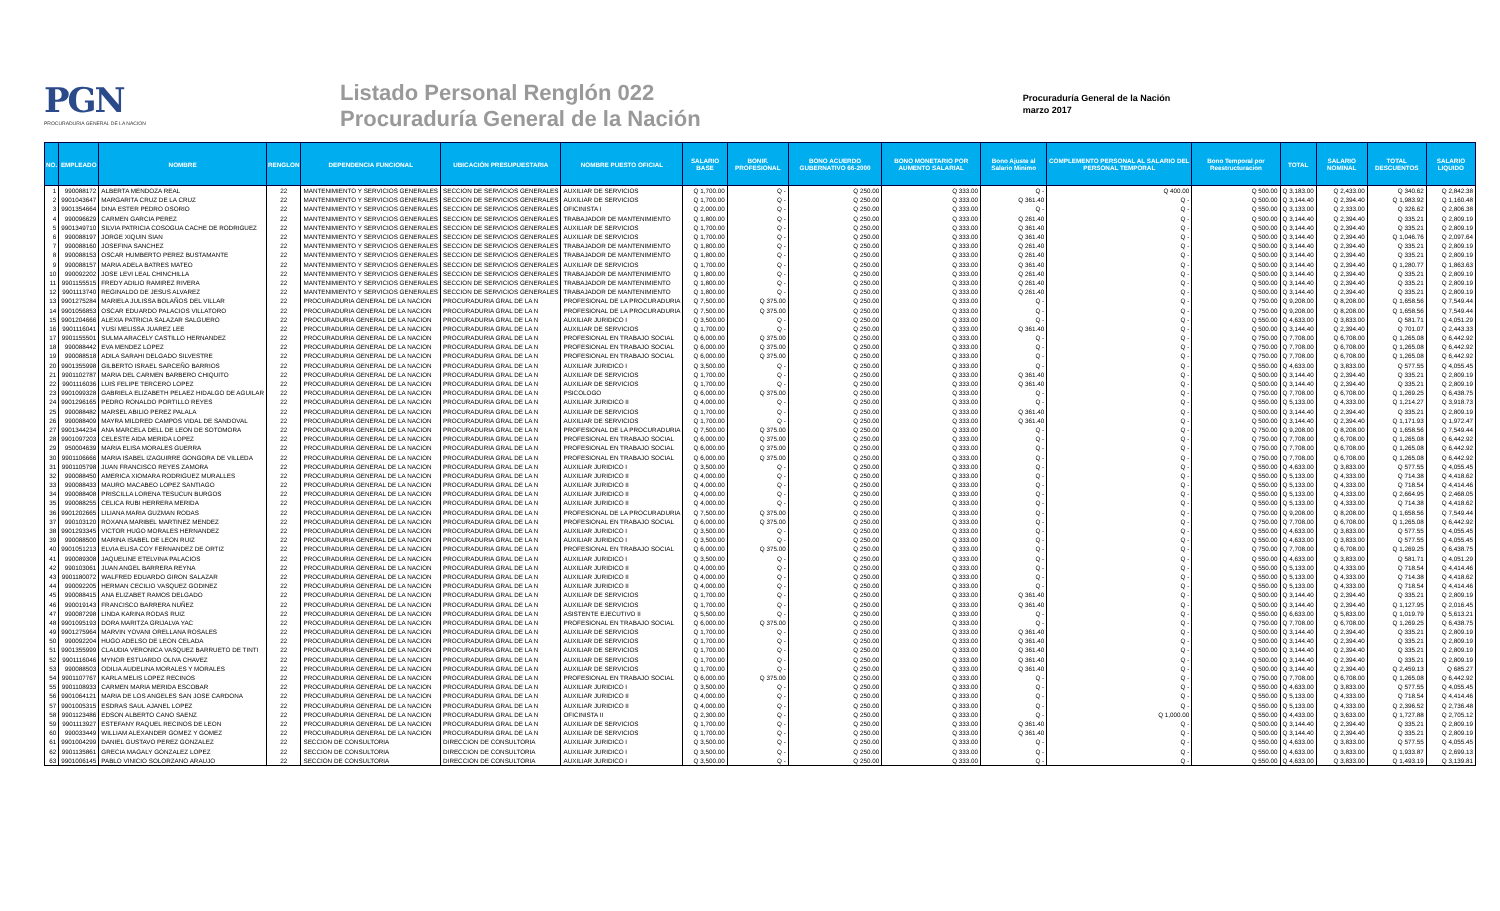PGN
PROCURADURIA GENERAL DE LA NACION
Listado Personal Renglón 022
Procuraduría General de la Nación
Procuraduría General de la Nación
marzo 2017
| NO. | EMPLEADO | NOMBRE | RENGLON | DEPENDENCIA FUNCIONAL | UBICACIÓN PRESUPUESTARIA | NOMBRE PUESTO OFICIAL | SALARIO BASE | BONIF. PROFESIONAL | BONO ACUERDO GUBERNATIVO 66-2000 | BONO MONETARIO POR AUMENTO SALARIAL | Bono Ajuste al Salario Minimo | COMPLEMENTO PERSONAL AL SALARIO DEL PERSONAL TEMPORAL | Bono Temporal por Reestructuracion | TOTAL | SALARIO NOMINAL | TOTAL DESCUENTOS | SALARIO LIQUIDO |
| --- | --- | --- | --- | --- | --- | --- | --- | --- | --- | --- | --- | --- | --- | --- | --- | --- | --- |
| 1 | 990088172 | ALBERTA MENDOZA REAL | 22 | MANTENIMIENTO Y SERVICIOS GENERALES | SECCION DE SERVICIOS GENERALES | AUXILIAR DE SERVICIOS | Q 1,700.00 | Q - | Q 250.00 | Q 333.00 | Q - | Q 400.00 | Q 500.00 | Q 3,183.00 | Q 2,433.00 | Q 340.62 | Q 2,842.38 |
| 2 | 9901043647 | MARGARITA CRUZ DE LA CRUZ | 22 | MANTENIMIENTO Y SERVICIOS GENERALES | SECCION DE SERVICIOS GENERALES | AUXILIAR DE SERVICIOS | Q 1,700.00 | Q - | Q 250.00 | Q 333.00 | Q 361.40 | Q - | Q 500.00 | Q 3,144.40 | Q 2,394.40 | Q 1,983.92 | Q 1,160.48 |
| 3 | 9901354664 | DINA ESTER PEDRO OSORIO | 22 | MANTENIMIENTO Y SERVICIOS GENERALES | SECCION DE SERVICIOS GENERALES | OFICINISTA I | Q 2,000.00 | Q - | Q 250.00 | Q 333.00 | Q - | Q - | Q 550.00 | Q 3,133.00 | Q 2,333.00 | Q 326.62 | Q 2,806.38 |
| 4 | 990096629 | CARMEN GARCIA PEREZ | 22 | MANTENIMIENTO Y SERVICIOS GENERALES | SECCION DE SERVICIOS GENERALES | TRABAJADOR DE MANTENIMIENTO | Q 1,800.00 | Q - | Q 250.00 | Q 333.00 | Q 261.40 | Q - | Q 500.00 | Q 3,144.40 | Q 2,394.40 | Q 335.21 | Q 2,809.19 |
| 5 | 9901349710 | SILVIA PATRICIA COSOGUA CACHE DE RODRIGUEZ | 22 | MANTENIMIENTO Y SERVICIOS GENERALES | SECCION DE SERVICIOS GENERALES | AUXILIAR DE SERVICIOS | Q 1,700.00 | Q - | Q 250.00 | Q 333.00 | Q 361.40 | Q - | Q 500.00 | Q 3,144.40 | Q 2,394.40 | Q 335.21 | Q 2,809.19 |
| 6 | 990088197 | JORGE XIQUIN SIAN | 22 | MANTENIMIENTO Y SERVICIOS GENERALES | SECCION DE SERVICIOS GENERALES | AUXILIAR DE SERVICIOS | Q 1,700.00 | Q - | Q 250.00 | Q 333.00 | Q 361.40 | Q - | Q 500.00 | Q 3,144.40 | Q 2,394.40 | Q 1,046.76 | Q 2,097.64 |
| 7 | 990088160 | JOSEFINA SANCHEZ | 22 | MANTENIMIENTO Y SERVICIOS GENERALES | SECCION DE SERVICIOS GENERALES | TRABAJADOR DE MANTENIMIENTO | Q 1,800.00 | Q - | Q 250.00 | Q 333.00 | Q 261.40 | Q - | Q 500.00 | Q 3,144.40 | Q 2,394.40 | Q 335.21 | Q 2,809.19 |
| 8 | 990088153 | OSCAR HUMBERTO PEREZ BUSTAMANTE | 22 | MANTENIMIENTO Y SERVICIOS GENERALES | SECCION DE SERVICIOS GENERALES | TRABAJADOR DE MANTENIMIENTO | Q 1,800.00 | Q - | Q 250.00 | Q 333.00 | Q 261.40 | Q - | Q 500.00 | Q 3,144.40 | Q 2,394.40 | Q 335.21 | Q 2,809.19 |
| 9 | 990088157 | MARIA ADELA BATRES MATEO | 22 | MANTENIMIENTO Y SERVICIOS GENERALES | SECCION DE SERVICIOS GENERALES | AUXILIAR DE SERVICIOS | Q 1,700.00 | Q - | Q 250.00 | Q 333.00 | Q 361.40 | Q - | Q 500.00 | Q 3,144.40 | Q 2,394.40 | Q 1,280.77 | Q 1,863.63 |
| 10 | 990092202 | JOSE LEVI LEAL CHINCHILLA | 22 | MANTENIMIENTO Y SERVICIOS GENERALES | SECCION DE SERVICIOS GENERALES | TRABAJADOR DE MANTENIMIENTO | Q 1,800.00 | Q - | Q 250.00 | Q 333.00 | Q 261.40 | Q - | Q 500.00 | Q 3,144.40 | Q 2,394.40 | Q 335.21 | Q 2,809.19 |
| 11 | 9901155515 | FREDY ADILIO RAMIREZ RIVERA | 22 | MANTENIMIENTO Y SERVICIOS GENERALES | SECCION DE SERVICIOS GENERALES | TRABAJADOR DE MANTENIMIENTO | Q 1,800.00 | Q - | Q 250.00 | Q 333.00 | Q 261.40 | Q - | Q 500.00 | Q 3,144.40 | Q 2,394.40 | Q 335.21 | Q 2,809.19 |
| 12 | 9901113740 | REGINALDO DE JESUS ALVAREZ | 22 | MANTENIMIENTO Y SERVICIOS GENERALES | SECCION DE SERVICIOS GENERALES | TRABAJADOR DE MANTENIMIENTO | Q 1,800.00 | Q - | Q 250.00 | Q 333.00 | Q 261.40 | Q - | Q 500.00 | Q 3,144.40 | Q 2,394.40 | Q 335.21 | Q 2,809.19 |
| 13 | 9901275284 | MARIELA JULISSA BOLAÑOS DEL VILLAR | 22 | PROCURADURIA GENERAL DE LA NACION | PROCURADURIA GRAL DE LA N | PROFESIONAL DE LA PROCURADURIA | Q 7,500.00 | Q 375.00 | Q 250.00 | Q 333.00 | Q - | Q - | Q 750.00 | Q 9,208.00 | Q 8,208.00 | Q 1,658.56 | Q 7,549.44 |
| 14 | 9901056853 | OSCAR EDUARDO PALACIOS VILLATORO | 22 | PROCURADURIA GENERAL DE LA NACION | PROCURADURIA GRAL DE LA N | PROFESIONAL DE LA PROCURADURIA | Q 7,500.00 | Q 375.00 | Q 250.00 | Q 333.00 | Q - | Q - | Q 750.00 | Q 9,208.00 | Q 8,208.00 | Q 1,658.56 | Q 7,549.44 |
| 15 | 9901204666 | ALEXIA PATRICIA SALAZAR SALGUERO | 22 | PROCURADURIA GENERAL DE LA NACION | PROCURADURIA GRAL DE LA N | AUXILIAR JURIDICO I | Q 3,500.00 | Q - | Q 250.00 | Q 333.00 | Q - | Q - | Q 550.00 | Q 4,633.00 | Q 3,833.00 | Q 581.71 | Q 4,051.29 |
| 16 | 9901116041 | YUSI MELISSA JUAREZ LEE | 22 | PROCURADURIA GENERAL DE LA NACION | PROCURADURIA GRAL DE LA N | AUXILIAR DE SERVICIOS | Q 1,700.00 | Q - | Q 250.00 | Q 333.00 | Q 361.40 | Q - | Q 500.00 | Q 3,144.40 | Q 2,394.40 | Q 701.07 | Q 2,443.33 |
| 17 | 9901155501 | SULMA ARACELY CASTILLO HERNANDEZ | 22 | PROCURADURIA GENERAL DE LA NACION | PROCURADURIA GRAL DE LA N | PROFESIONAL EN TRABAJO SOCIAL | Q 6,000.00 | Q 375.00 | Q 250.00 | Q 333.00 | Q - | Q - | Q 750.00 | Q 7,708.00 | Q 6,708.00 | Q 1,265.08 | Q 6,442.92 |
| 18 | 990088442 | EVA MENDEZ LOPEZ | 22 | PROCURADURIA GENERAL DE LA NACION | PROCURADURIA GRAL DE LA N | PROFESIONAL EN TRABAJO SOCIAL | Q 6,000.00 | Q 375.00 | Q 250.00 | Q 333.00 | Q - | Q - | Q 750.00 | Q 7,708.00 | Q 6,708.00 | Q 1,265.08 | Q 6,442.92 |
| 19 | 990088518 | ADILA SARAHI DELGADO SILVESTRE | 22 | PROCURADURIA GENERAL DE LA NACION | PROCURADURIA GRAL DE LA N | PROFESIONAL EN TRABAJO SOCIAL | Q 6,000.00 | Q 375.00 | Q 250.00 | Q 333.00 | Q - | Q - | Q 750.00 | Q 7,708.00 | Q 6,708.00 | Q 1,265.08 | Q 6,442.92 |
| 20 | 9901355998 | GILBERTO ISRAEL SARCEÑO BARRIOS | 22 | PROCURADURIA GENERAL DE LA NACION | PROCURADURIA GRAL DE LA N | AUXILIAR JURIDICO I | Q 3,500.00 | Q - | Q 250.00 | Q 333.00 | Q - | Q - | Q 550.00 | Q 4,633.00 | Q 3,833.00 | Q 577.55 | Q 4,055.45 |
| 21 | 9901102787 | MARIA DEL CARMEN BARBERO CHIQUITO | 22 | PROCURADURIA GENERAL DE LA NACION | PROCURADURIA GRAL DE LA N | AUXILIAR DE SERVICIOS | Q 1,700.00 | Q - | Q 250.00 | Q 333.00 | Q 361.40 | Q - | Q 500.00 | Q 3,144.40 | Q 2,394.40 | Q 335.21 | Q 2,809.19 |
| 22 | 9901116036 | LUIS FELIPE TERCERO LOPEZ | 22 | PROCURADURIA GENERAL DE LA NACION | PROCURADURIA GRAL DE LA N | AUXILIAR DE SERVICIOS | Q 1,700.00 | Q - | Q 250.00 | Q 333.00 | Q 361.40 | Q - | Q 500.00 | Q 3,144.40 | Q 2,394.40 | Q 335.21 | Q 2,809.19 |
| 23 | 9901099328 | GABRIELA ELIZABETH PELAEZ HIDALGO DE AGUILAR | 22 | PROCURADURIA GENERAL DE LA NACION | PROCURADURIA GRAL DE LA N | PSICOLOGO | Q 6,000.00 | Q 375.00 | Q 250.00 | Q 333.00 | Q - | Q - | Q 750.00 | Q 7,708.00 | Q 6,708.00 | Q 1,269.25 | Q 6,438.75 |
| 24 | 9901296165 | PEDRO RONALDO PORTILLO REYES | 22 | PROCURADURIA GENERAL DE LA NACION | PROCURADURIA GRAL DE LA N | AUXILIAR JURIDICO II | Q 4,000.00 | Q - | Q 250.00 | Q 333.00 | Q - | Q - | Q 550.00 | Q 5,133.00 | Q 4,333.00 | Q 1,214.27 | Q 3,918.73 |
| 25 | 990088482 | MARSEL ABILIO PEREZ PALALA | 22 | PROCURADURIA GENERAL DE LA NACION | PROCURADURIA GRAL DE LA N | AUXILIAR DE SERVICIOS | Q 1,700.00 | Q - | Q 250.00 | Q 333.00 | Q 361.40 | Q - | Q 500.00 | Q 3,144.40 | Q 2,394.40 | Q 335.21 | Q 2,809.19 |
| 26 | 990088409 | MAYRA MILDRED CAMPOS VIDAL DE SANDOVAL | 22 | PROCURADURIA GENERAL DE LA NACION | PROCURADURIA GRAL DE LA N | AUXILIAR DE SERVICIOS | Q 1,700.00 | Q - | Q 250.00 | Q 333.00 | Q 361.40 | Q - | Q 500.00 | Q 3,144.40 | Q 2,394.40 | Q 1,171.93 | Q 1,972.47 |
| 27 | 9901344234 | ANA MARCELA DELL DE LEON DE SOTOMORA | 22 | PROCURADURIA GENERAL DE LA NACION | PROCURADURIA GRAL DE LA N | PROFESIONAL DE LA PROCURADURIA | Q 7,500.00 | Q 375.00 | Q 250.00 | Q 333.00 | Q - | Q - | Q 750.00 | Q 9,208.00 | Q 8,208.00 | Q 1,658.56 | Q 7,549.44 |
| 28 | 9901097203 | CELESTE AIDA MERIDA LOPEZ | 22 | PROCURADURIA GENERAL DE LA NACION | PROCURADURIA GRAL DE LA N | PROFESIONAL EN TRABAJO SOCIAL | Q 6,000.00 | Q 375.00 | Q 250.00 | Q 333.00 | Q - | Q - | Q 750.00 | Q 7,708.00 | Q 6,708.00 | Q 1,265.08 | Q 6,442.92 |
| 29 | 950004639 | MARIA ELISA MORALES GUERRA | 22 | PROCURADURIA GENERAL DE LA NACION | PROCURADURIA GRAL DE LA N | PROFESIONAL EN TRABAJO SOCIAL | Q 6,000.00 | Q 375.00 | Q 250.00 | Q 333.00 | Q - | Q - | Q 750.00 | Q 7,708.00 | Q 6,708.00 | Q 1,265.08 | Q 6,442.92 |
| 30 | 9901106666 | MARIA ISABEL IZAGUIRRE GONGORA DE VILLEDA | 22 | PROCURADURIA GENERAL DE LA NACION | PROCURADURIA GRAL DE LA N | PROFESIONAL EN TRABAJO SOCIAL | Q 6,000.00 | Q 375.00 | Q 250.00 | Q 333.00 | Q - | Q - | Q 750.00 | Q 7,708.00 | Q 6,708.00 | Q 1,265.08 | Q 6,442.92 |
| 31 | 9901105798 | JUAN FRANCISCO REYES ZAMORA | 22 | PROCURADURIA GENERAL DE LA NACION | PROCURADURIA GRAL DE LA N | AUXILIAR JURIDICO I | Q 3,500.00 | Q - | Q 250.00 | Q 333.00 | Q - | Q - | Q 550.00 | Q 4,633.00 | Q 3,833.00 | Q 577.55 | Q 4,055.45 |
| 32 | 990088450 | AMERICA XIOMARA RODRIGUEZ MURALLES | 22 | PROCURADURIA GENERAL DE LA NACION | PROCURADURIA GRAL DE LA N | AUXILIAR JURIDICO II | Q 4,000.00 | Q - | Q 250.00 | Q 333.00 | Q - | Q - | Q 550.00 | Q 5,133.00 | Q 4,333.00 | Q 714.38 | Q 4,418.62 |
| 33 | 990088433 | MAURO MACABEO LOPEZ SANTIAGO | 22 | PROCURADURIA GENERAL DE LA NACION | PROCURADURIA GRAL DE LA N | AUXILIAR JURIDICO II | Q 4,000.00 | Q - | Q 250.00 | Q 333.00 | Q - | Q - | Q 550.00 | Q 5,133.00 | Q 4,333.00 | Q 718.54 | Q 4,414.46 |
| 34 | 990088408 | PRISCILLA LORENA TESUCUN BURGOS | 22 | PROCURADURIA GENERAL DE LA NACION | PROCURADURIA GRAL DE LA N | AUXILIAR JURIDICO II | Q 4,000.00 | Q - | Q 250.00 | Q 333.00 | Q - | Q - | Q 550.00 | Q 5,133.00 | Q 4,333.00 | Q 2,664.95 | Q 2,468.05 |
| 35 | 990088255 | CELICA RUBI HERRERA MERIDA | 22 | PROCURADURIA GENERAL DE LA NACION | PROCURADURIA GRAL DE LA N | AUXILIAR JURIDICO II | Q 4,000.00 | Q - | Q 250.00 | Q 333.00 | Q - | Q - | Q 550.00 | Q 5,133.00 | Q 4,333.00 | Q 714.38 | Q 4,418.62 |
| 36 | 9901202665 | LILIANA MARIA GUZMAN RODAS | 22 | PROCURADURIA GENERAL DE LA NACION | PROCURADURIA GRAL DE LA N | PROFESIONAL DE LA PROCURADURIA | Q 7,500.00 | Q 375.00 | Q 250.00 | Q 333.00 | Q - | Q - | Q 750.00 | Q 9,208.00 | Q 8,208.00 | Q 1,658.56 | Q 7,549.44 |
| 37 | 990103120 | ROXANA MARIBEL MARTINEZ MENDEZ | 22 | PROCURADURIA GENERAL DE LA NACION | PROCURADURIA GRAL DE LA N | PROFESIONAL EN TRABAJO SOCIAL | Q 6,000.00 | Q 375.00 | Q 250.00 | Q 333.00 | Q - | Q - | Q 750.00 | Q 7,708.00 | Q 6,708.00 | Q 1,265.08 | Q 6,442.92 |
| 38 | 9901293345 | VICTOR HUGO MORALES HERNANDEZ | 22 | PROCURADURIA GENERAL DE LA NACION | PROCURADURIA GRAL DE LA N | AUXILIAR JURIDICO I | Q 3,500.00 | Q - | Q 250.00 | Q 333.00 | Q - | Q - | Q 550.00 | Q 4,633.00 | Q 3,833.00 | Q 577.55 | Q 4,055.45 |
| 39 | 990088500 | MARINA ISABEL DE LEON RUIZ | 22 | PROCURADURIA GENERAL DE LA NACION | PROCURADURIA GRAL DE LA N | AUXILIAR JURIDICO I | Q 3,500.00 | Q - | Q 250.00 | Q 333.00 | Q - | Q - | Q 550.00 | Q 4,633.00 | Q 3,833.00 | Q 577.55 | Q 4,055.45 |
| 40 | 9901051213 | ELVIA ELISA COY FERNANDEZ DE ORTIZ | 22 | PROCURADURIA GENERAL DE LA NACION | PROCURADURIA GRAL DE LA N | PROFESIONAL EN TRABAJO SOCIAL | Q 6,000.00 | Q 375.00 | Q 250.00 | Q 333.00 | Q - | Q - | Q 750.00 | Q 7,708.00 | Q 6,708.00 | Q 1,269.25 | Q 6,438.75 |
| 41 | 990089308 | JAQUELINE ETELVINA PALACIOS | 22 | PROCURADURIA GENERAL DE LA NACION | PROCURADURIA GRAL DE LA N | AUXILIAR JURIDICO I | Q 3,500.00 | Q - | Q 250.00 | Q 333.00 | Q - | Q - | Q 550.00 | Q 4,633.00 | Q 3,833.00 | Q 581.71 | Q 4,051.29 |
| 42 | 990103061 | JUAN ANGEL BARRERA REYNA | 22 | PROCURADURIA GENERAL DE LA NACION | PROCURADURIA GRAL DE LA N | AUXILIAR JURIDICO II | Q 4,000.00 | Q - | Q 250.00 | Q 333.00 | Q - | Q - | Q 550.00 | Q 5,133.00 | Q 4,333.00 | Q 718.54 | Q 4,414.46 |
| 43 | 9901180072 | WALFRED EDUARDO GIRON SALAZAR | 22 | PROCURADURIA GENERAL DE LA NACION | PROCURADURIA GRAL DE LA N | AUXILIAR JURIDICO II | Q 4,000.00 | Q - | Q 250.00 | Q 333.00 | Q - | Q - | Q 550.00 | Q 5,133.00 | Q 4,333.00 | Q 714.38 | Q 4,418.62 |
| 44 | 990092205 | HERMAN CECILIO VASQUEZ GODINEZ | 22 | PROCURADURIA GENERAL DE LA NACION | PROCURADURIA GRAL DE LA N | AUXILIAR JURIDICO II | Q 4,000.00 | Q - | Q 250.00 | Q 333.00 | Q - | Q - | Q 550.00 | Q 5,133.00 | Q 4,333.00 | Q 718.54 | Q 4,414.46 |
| 45 | 990088415 | ANA ELIZABET RAMOS DELGADO | 22 | PROCURADURIA GENERAL DE LA NACION | PROCURADURIA GRAL DE LA N | AUXILIAR DE SERVICIOS | Q 1,700.00 | Q - | Q 250.00 | Q 333.00 | Q 361.40 | Q - | Q 500.00 | Q 3,144.40 | Q 2,394.40 | Q 335.21 | Q 2,809.19 |
| 46 | 990019143 | FRANCISCO BARRERA NUÑEZ | 22 | PROCURADURIA GENERAL DE LA NACION | PROCURADURIA GRAL DE LA N | AUXILIAR DE SERVICIOS | Q 1,700.00 | Q - | Q 250.00 | Q 333.00 | Q 361.40 | Q - | Q 500.00 | Q 3,144.40 | Q 2,394.40 | Q 1,127.95 | Q 2,016.45 |
| 47 | 990087298 | LINDA KARINA RODAS RUIZ | 22 | PROCURADURIA GENERAL DE LA NACION | PROCURADURIA GRAL DE LA N | ASISTENTE EJECUTIVO II | Q 5,500.00 | Q - | Q 250.00 | Q 333.00 | Q - | Q - | Q 550.00 | Q 6,633.00 | Q 5,833.00 | Q 1,019.79 | Q 5,613.21 |
| 48 | 9901095193 | DORA MARITZA GRIJALVA YAC | 22 | PROCURADURIA GENERAL DE LA NACION | PROCURADURIA GRAL DE LA N | PROFESIONAL EN TRABAJO SOCIAL | Q 6,000.00 | Q 375.00 | Q 250.00 | Q 333.00 | Q - | Q - | Q 750.00 | Q 7,708.00 | Q 6,708.00 | Q 1,269.25 | Q 6,438.75 |
| 49 | 9901275964 | MARVIN YOVANI ORELLANA ROSALES | 22 | PROCURADURIA GENERAL DE LA NACION | PROCURADURIA GRAL DE LA N | AUXILIAR DE SERVICIOS | Q 1,700.00 | Q - | Q 250.00 | Q 333.00 | Q 361.40 | Q - | Q 500.00 | Q 3,144.40 | Q 2,394.40 | Q 335.21 | Q 2,809.19 |
| 50 | 990092204 | HUGO ADELSO DE LEON CELADA | 22 | PROCURADURIA GENERAL DE LA NACION | PROCURADURIA GRAL DE LA N | AUXILIAR DE SERVICIOS | Q 1,700.00 | Q - | Q 250.00 | Q 333.00 | Q 361.40 | Q - | Q 500.00 | Q 3,144.40 | Q 2,394.40 | Q 335.21 | Q 2,809.19 |
| 51 | 9901355999 | CLAUDIA VERONICA VASQUEZ BARRUETO DE TINTI | 22 | PROCURADURIA GENERAL DE LA NACION | PROCURADURIA GRAL DE LA N | AUXILIAR DE SERVICIOS | Q 1,700.00 | Q - | Q 250.00 | Q 333.00 | Q 361.40 | Q - | Q 500.00 | Q 3,144.40 | Q 2,394.40 | Q 335.21 | Q 2,809.19 |
| 52 | 9901116046 | MYNOR ESTUARDO OLIVA CHAVEZ | 22 | PROCURADURIA GENERAL DE LA NACION | PROCURADURIA GRAL DE LA N | AUXILIAR DE SERVICIOS | Q 1,700.00 | Q - | Q 250.00 | Q 333.00 | Q 361.40 | Q - | Q 500.00 | Q 3,144.40 | Q 2,394.40 | Q 335.21 | Q 2,809.19 |
| 53 | 990088503 | ODILIA AUDELINA MORALES Y MORALES | 22 | PROCURADURIA GENERAL DE LA NACION | PROCURADURIA GRAL DE LA N | AUXILIAR DE SERVICIOS | Q 1,700.00 | Q - | Q 250.00 | Q 333.00 | Q 361.40 | Q - | Q 500.00 | Q 3,144.40 | Q 2,394.40 | Q 2,459.13 | Q 685.27 |
| 54 | 9901107767 | KARLA MELIS LOPEZ RECINOS | 22 | PROCURADURIA GENERAL DE LA NACION | PROCURADURIA GRAL DE LA N | PROFESIONAL EN TRABAJO SOCIAL | Q 6,000.00 | Q 375.00 | Q 250.00 | Q 333.00 | Q - | Q - | Q 750.00 | Q 7,708.00 | Q 6,708.00 | Q 1,265.08 | Q 6,442.92 |
| 55 | 9901108933 | CARMEN MARIA MERIDA ESCOBAR | 22 | PROCURADURIA GENERAL DE LA NACION | PROCURADURIA GRAL DE LA N | AUXILIAR JURIDICO I | Q 3,500.00 | Q - | Q 250.00 | Q 333.00 | Q - | Q - | Q 550.00 | Q 4,633.00 | Q 3,833.00 | Q 577.55 | Q 4,055.45 |
| 56 | 9901064121 | MARIA DE LOS ANGELES SAN JOSE CARDONA | 22 | PROCURADURIA GENERAL DE LA NACION | PROCURADURIA GRAL DE LA N | AUXILIAR JURIDICO II | Q 4,000.00 | Q - | Q 250.00 | Q 333.00 | Q - | Q - | Q 550.00 | Q 5,133.00 | Q 4,333.00 | Q 718.54 | Q 4,414.46 |
| 57 | 9901005315 | ESDRAS SAUL AJANEL LOPEZ | 22 | PROCURADURIA GENERAL DE LA NACION | PROCURADURIA GRAL DE LA N | AUXILIAR JURIDICO II | Q 4,000.00 | Q - | Q 250.00 | Q 333.00 | Q - | Q - | Q 550.00 | Q 5,133.00 | Q 4,333.00 | Q 2,396.52 | Q 2,736.48 |
| 58 | 9901123486 | EDSON ALBERTO CANO SAENZ | 22 | PROCURADURIA GENERAL DE LA NACION | PROCURADURIA GRAL DE LA N | OFICINISTA II | Q 2,300.00 | Q - | Q 250.00 | Q 333.00 | Q - | Q 1,000.00 | Q 550.00 | Q 4,433.00 | Q 3,633.00 | Q 1,727.88 | Q 2,705.12 |
| 59 | 9901113927 | ESTEFANY RAQUEL RECINOS DE LEON | 22 | PROCURADURIA GENERAL DE LA NACION | PROCURADURIA GRAL DE LA N | AUXILIAR DE SERVICIOS | Q 1,700.00 | Q - | Q 250.00 | Q 333.00 | Q 361.40 | Q - | Q 500.00 | Q 3,144.40 | Q 2,394.40 | Q 335.21 | Q 2,809.19 |
| 60 | 990033449 | WILLIAM ALEXANDER GOMEZ Y GOMEZ | 22 | PROCURADURIA GENERAL DE LA NACION | PROCURADURIA GRAL DE LA N | AUXILIAR DE SERVICIOS | Q 1,700.00 | Q - | Q 250.00 | Q 333.00 | Q 361.40 | Q - | Q 500.00 | Q 3,144.40 | Q 2,394.40 | Q 335.21 | Q 2,809.19 |
| 61 | 9901004299 | DANIEL GUSTAVO PEREZ GONZALEZ | 22 | SECCION DE CONSULTORIA | DIRECCION DE CONSULTORIA | AUXILIAR JURIDICO I | Q 3,500.00 | Q - | Q 250.00 | Q 333.00 | Q - | Q - | Q 550.00 | Q 4,633.00 | Q 3,833.00 | Q 577.55 | Q 4,055.45 |
| 62 | 9901135861 | GRECIA MAGALY GONZALEZ LOPEZ | 22 | SECCION DE CONSULTORIA | DIRECCION DE CONSULTORIA | AUXILIAR JURIDICO I | Q 3,500.00 | Q - | Q 250.00 | Q 333.00 | Q - | Q - | Q 550.00 | Q 4,633.00 | Q 3,833.00 | Q 1,933.87 | Q 2,699.13 |
| 63 | 9901006145 | PABLO VINICIO SOLORZANO ARAUJO | 22 | SECCION DE CONSULTORIA | DIRECCION DE CONSULTORIA | AUXILIAR JURIDICO I | Q 3,500.00 | Q - | Q 250.00 | Q 333.00 | Q - | Q - | Q 550.00 | Q 4,633.00 | Q 3,833.00 | Q 1,493.19 | Q 3,139.81 |